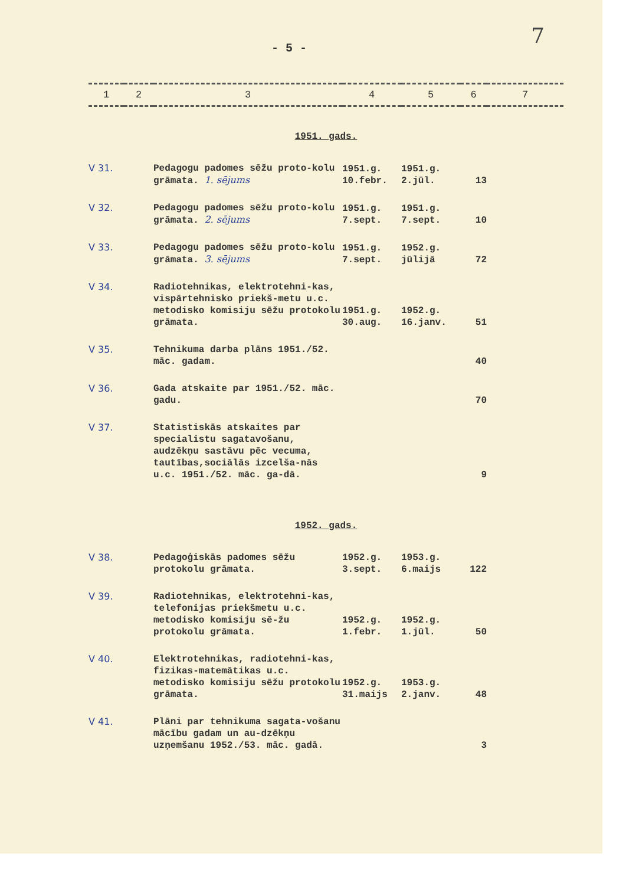- 5 - 7
| 1 | 2 | 3 | 4 | 5 | 6 | 7 |
| --- | --- | --- | --- | --- | --- | --- |
| 1951. gads. | | | | | | |
| V 31. | | Pedagogu padomes sēžu proto-kolu grāmata. 1. sējums | 1951.g. 10.febr. | 1951.g. 2.jūl. | 13 | |
| V 32. | | Pedagogu padomes sēžu proto-kolu grāmata. 2. sējums | 1951.g. 7.sept. | 1951.g. 7.sept. | 10 | |
| V 33. | | Pedagogu padomes sēžu proto-kolu grāmata. 3. sējums | 1951.g. 7.sept. | 1952.g. jūlijā | 72 | |
| V 34. | | Radiotehnikas, elektrotehni-kas, vispārtehnisko priekš-metu u.c. metodisko komisiju sēžu protokolu grāmata. | 1951.g. 30.aug. | 1952.g. 16.janv. | 51 | |
| V 35. | | Tehnikuma darba plāns 1951./52. māc. gadam. | | | 40 | |
| V 36. | | Gada atskaite par 1951./52. māc. gadu. | | | 70 | |
| V 37. | | Statistiskās atskaites par specialistu sagatavošanu, audzēkņu sastāvu pēc vecuma, tautības,sociālās izcelša-nās u.c. 1951./52. māc. ga-dā. | | | 9 | |
| 1952. gads. | | | | | | |
| V 38. | | Pedagoģiskās padomes sēžu protokolu grāmata. | 1952.g. 3.sept. | 1953.g. 6.maijs | 122 | |
| V 39. | | Radiotehnikas, elektrotehni-kas, telefonijas priekšmetu u.c. metodisko komisiju sē-žu protokolu grāmata. | 1952.g. 1.febr. | 1952.g. 1.jūl. | 50 | |
| V 40. | | Elektrotehnikas, radiotehni-kas, fizikas-matemātikas u.c. metodisko komisiju sēžu protokolu grāmata. | 1952.g. 31.maijs | 1953.g. 2.janv. | 48 | |
| V 41. | | Plāni par tehnikuma sagata-vošanu mācību gadam un au-dzēkņu uzņemšanu 1952./53. māc. gadā. | | | 3 | |